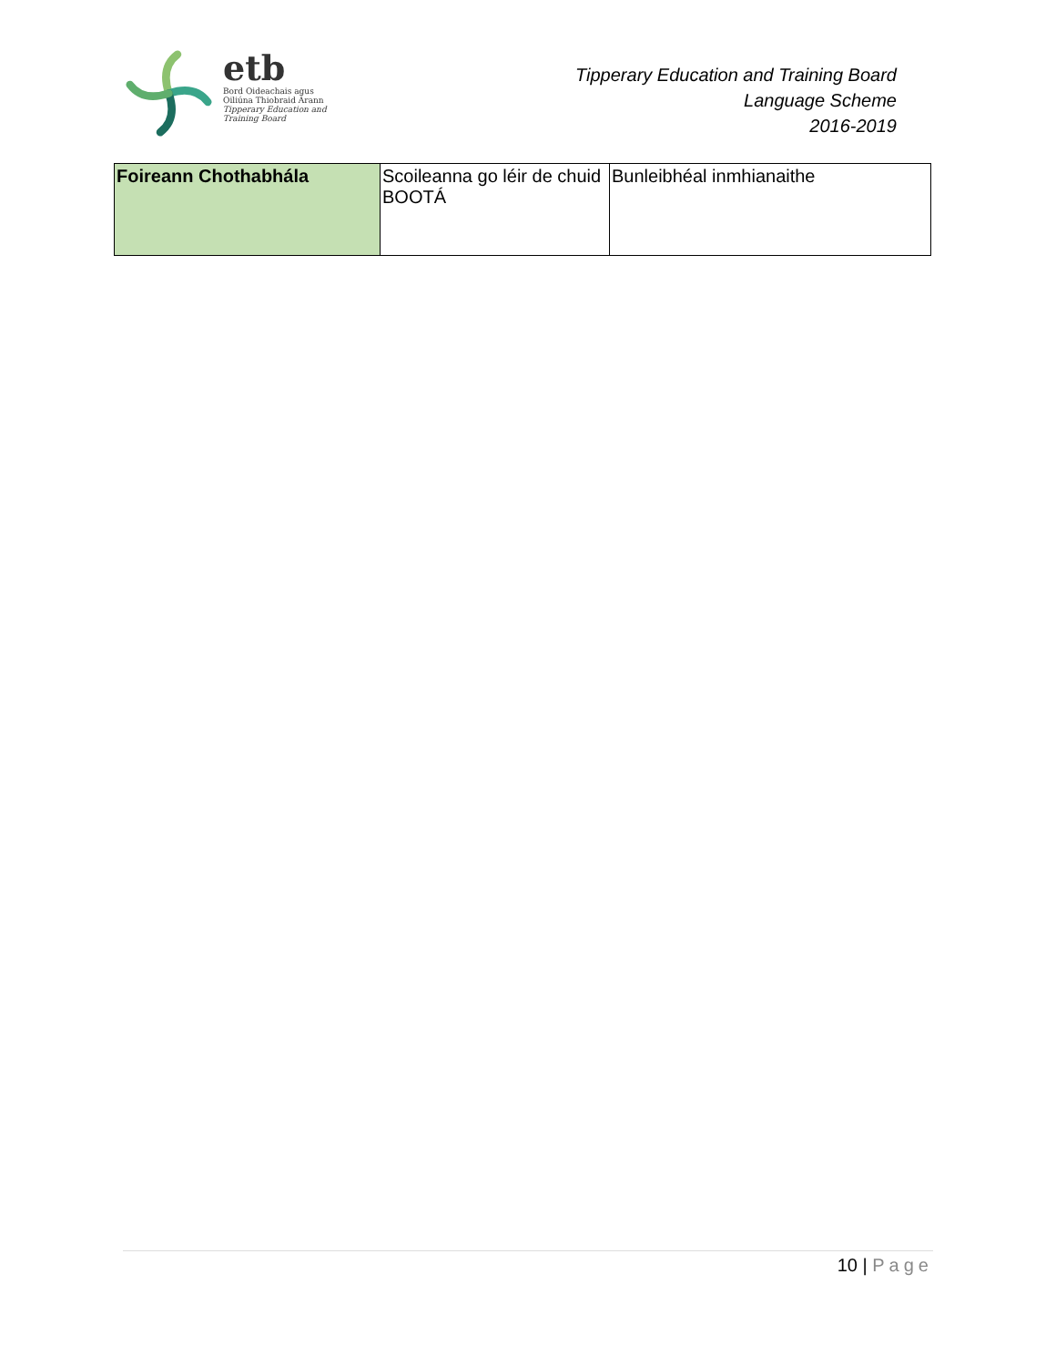etb
Bord Oideachais agus
Oiliúna Thiobraid Árann
Tipperary Education and
Training Board
Tipperary Education and Training Board
Language Scheme
2016-2019
| Foireann Chothabhála | Scoileanna go léir de chuid BOOTÁ | Bunleibhéal inmhianaithe |
10 | Page